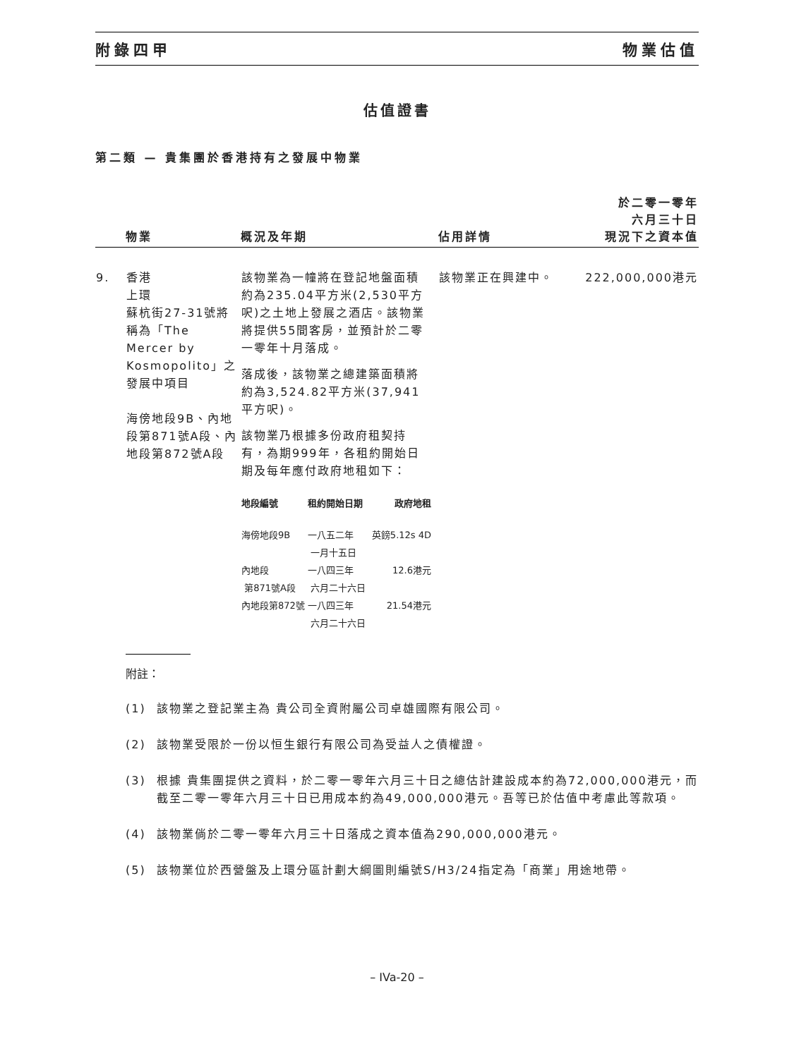附錄四甲 物業估值
估值證書
第二類 — 貴集團於香港持有之發展中物業
| | 物業 | 概況及年期 | 佔用詳情 | 於二零一零年 六月三十日 現況下之資本值 |
| --- | --- | --- | --- | --- |
| 9. | 香港 上環 蘇杭街27-31號將稱為「The Mercer by Kosmopolito」之發展中項目 海傍地段9B、內地段第871號A段、內地段第872號A段 | 該物業為一幢將在登記地盤面積約為235.04平方米(2,530平方呎)之土地上發展之酒店。該物業將提供55間客房，並預計於二零一零年十月落成。 落成後，該物業之總建築面積將約為3,524.82平方米(37,941平方呎)。 該物業乃根據多份政府租契持有，為期999年，各租約開始日期及每年應付政府地租如下： / 地段編號 / 租約開始日期 / 政府地租 / / --- / --- / --- / / 海傍地段9B / 一八五二年 一月十五日 / 英鎊5.12s 4D / / 內地段 第871號A段 / 一八四三年 六月二十六日 / 12.6港元 / / 內地段第872號 / 一八四三年 六月二十六日 / 21.54港元 / | 該物業正在興建中。 | 222,000,000港元 |
附註：
(1) 該物業之登記業主為 貴公司全資附屬公司卓雄國際有限公司。
(2) 該物業受限於一份以恒生銀行有限公司為受益人之債權證。
(3) 根據 貴集團提供之資料，於二零一零年六月三十日之總估計建設成本約為72,000,000港元，而截至二零一零年六月三十日已用成本約為49,000,000港元。吾等已於估值中考慮此等款項。
(4) 該物業倘於二零一零年六月三十日落成之資本值為290,000,000港元。
(5) 該物業位於西營盤及上環分區計劃大綱圖則編號S/H3/24指定為「商業」用途地帶。
– IVa-20 –